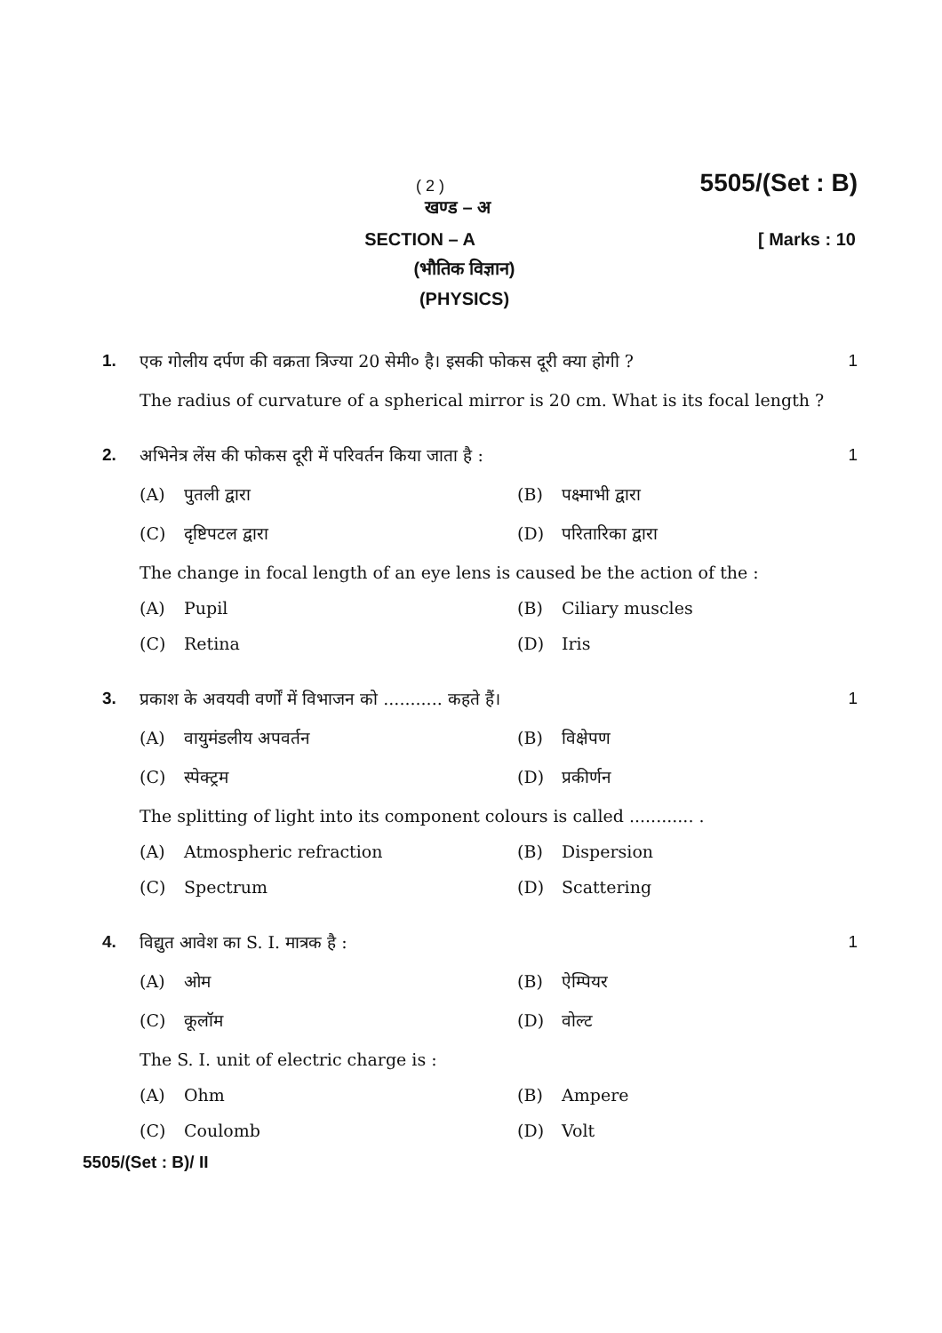( 2 )
5505/(Set : B)
खण्ड – अ
SECTION – A [ Marks : 10
(भौतिक विज्ञान)
(PHYSICS)
1. एक गोलीय दर्पण की वक्रता त्रिज्या 20 सेमी० है। इसकी फोकस दूरी क्या होगी ? 1
The radius of curvature of a spherical mirror is 20 cm. What is its focal length ?
2. अभिनेत्र लेंस की फोकस दूरी में परिवर्तन किया जाता है : 1
(A) पुतली द्वारा (B) पक्ष्माभी द्वारा
(C) दृष्टिपटल द्वारा (D) परितारिका द्वारा
The change in focal length of an eye lens is caused be the action of the :
(A) Pupil (B) Ciliary muscles
(C) Retina (D) Iris
3. प्रकाश के अवयवी वर्णों में विभाजन को ........... कहते हैं। 1
(A) वायुमंडलीय अपवर्तन (B) विक्षेपण
(C) स्पेक्ट्रम (D) प्रकीर्णन
The splitting of light into its component colours is called ............ .
(A) Atmospheric refraction (B) Dispersion
(C) Spectrum (D) Scattering
4. विद्युत आवेश का S. I. मात्रक है : 1
(A) ओम (B) ऐम्पियर
(C) कूलॉम (D) वोल्ट
The S. I. unit of electric charge is :
(A) Ohm (B) Ampere
(C) Coulomb (D) Volt
5505/(Set : B)/ II